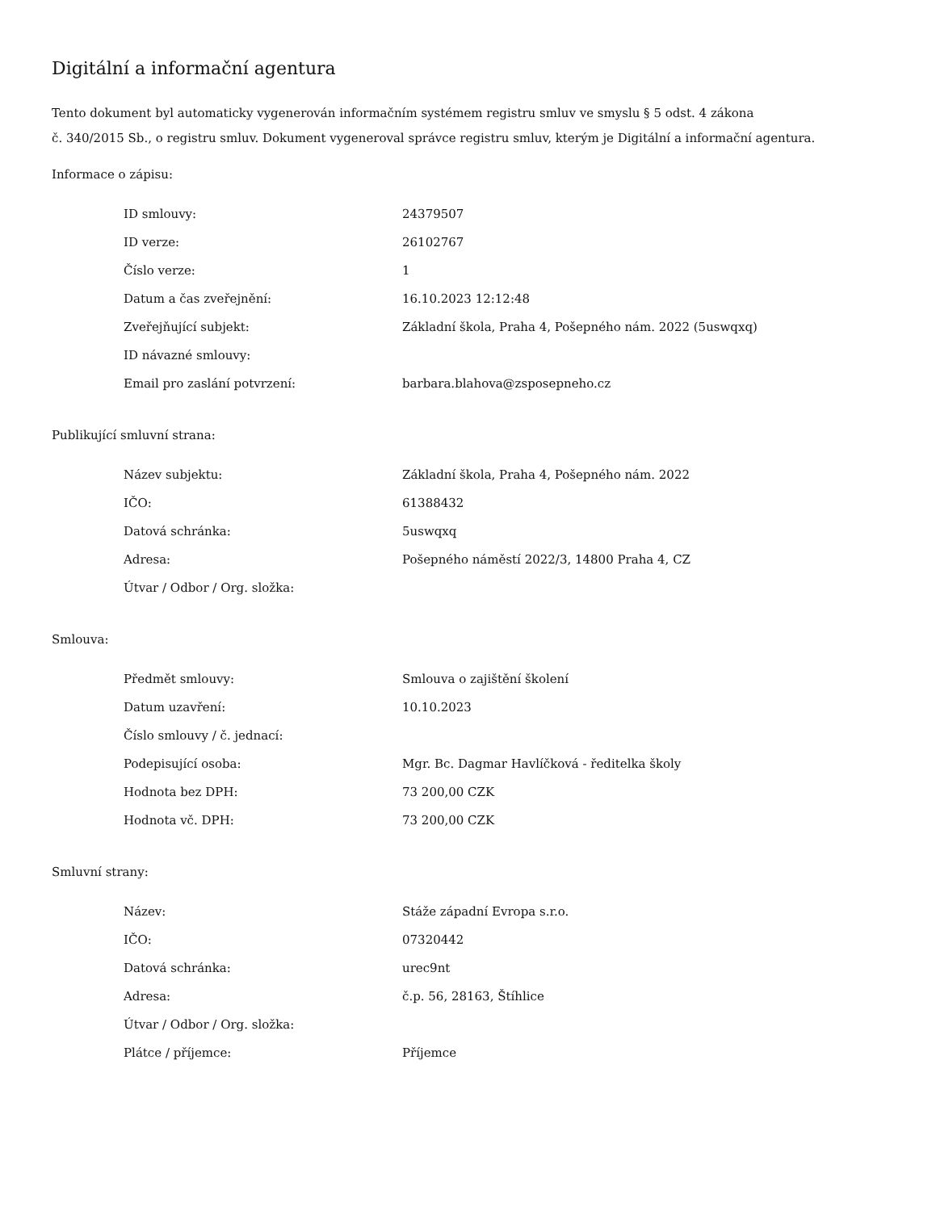Digitální a informační agentura
Tento dokument byl automaticky vygenerován informačním systémem registru smluv ve smyslu § 5 odst. 4 zákona
č. 340/2015 Sb., o registru smluv. Dokument vygeneroval správce registru smluv, kterým je Digitální a informační agentura.
Informace o zápisu:
| ID smlouvy: | 24379507 |
| ID verze: | 26102767 |
| Číslo verze: | 1 |
| Datum a čas zveřejnění: | 16.10.2023 12:12:48 |
| Zveřejňující subjekt: | Základní škola, Praha 4, Pošepného nám. 2022 (5uswqxq) |
| ID návazné smlouvy: | |
| Email pro zaslání potvrzení: | barbara.blahova@zsposepneho.cz |
Publikující smluvní strana:
| Název subjektu: | Základní škola, Praha 4, Pošepného nám. 2022 |
| IČO: | 61388432 |
| Datová schránka: | 5uswqxq |
| Adresa: | Pošepného náměstí 2022/3, 14800 Praha 4, CZ |
| Útvar / Odbor / Org. složka: | |
Smlouva:
| Předmět smlouvy: | Smlouva o zajištění školení |
| Datum uzavření: | 10.10.2023 |
| Číslo smlouvy / č. jednací: | |
| Podepisující osoba: | Mgr. Bc. Dagmar Havlíčková - ředitelka školy |
| Hodnota bez DPH: | 73 200,00 CZK |
| Hodnota vč. DPH: | 73 200,00 CZK |
Smluvní strany:
| Název: | Stáže západní Evropa s.r.o. |
| IČO: | 07320442 |
| Datová schránka: | urec9nt |
| Adresa: | č.p. 56, 28163, Štíhlice |
| Útvar / Odbor / Org. složka: | |
| Plátce / příjemce: | Příjemce |